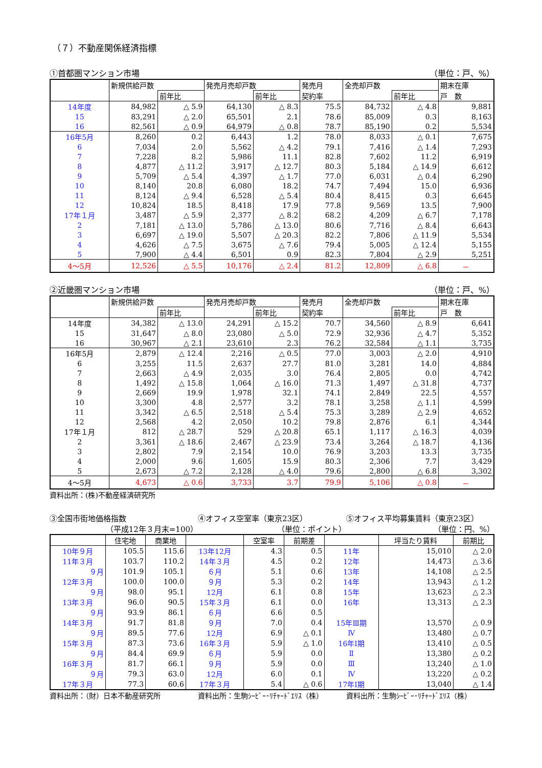（７）不動産関係経済指標
①首都圏マンション市場 （単位：戸、%）
| | 新規供給戸数 | | 発売月売却戸数 | | 発売月 | 全売却戸数 | | 期末在庫 |
| --- | --- | --- | --- | --- | --- | --- | --- | --- |
| | | 前年比 | | 前年比 | 契約率 | | 前年比 | 戸 数 |
| 14年度 | 84,982 | △ 5.9 | 64,130 | △ 8.3 | 75.5 | 84,732 | △ 4.8 | 9,881 |
| 15 | 83,291 | △ 2.0 | 65,501 | 2.1 | 78.6 | 85,009 | 0.3 | 8,163 |
| 16 | 82,561 | △ 0.9 | 64,979 | △ 0.8 | 78.7 | 85,190 | 0.2 | 5,534 |
| 16年5月 | 8,260 | 0.2 | 6,443 | 1.2 | 78.0 | 8,033 | △ 0.1 | 7,675 |
| 6 | 7,034 | 2.0 | 5,562 | △ 4.2 | 79.1 | 7,416 | △ 1.4 | 7,293 |
| 7 | 7,228 | 8.2 | 5,986 | 11.1 | 82.8 | 7,602 | 11.2 | 6,919 |
| 8 | 4,877 | △ 11.2 | 3,917 | △ 12.7 | 80.3 | 5,184 | △ 14.9 | 6,612 |
| 9 | 5,709 | △ 5.4 | 4,397 | △ 1.7 | 77.0 | 6,031 | △ 0.4 | 6,290 |
| 10 | 8,140 | 20.8 | 6,080 | 18.2 | 74.7 | 7,494 | 15.0 | 6,936 |
| 11 | 8,124 | △ 9.4 | 6,528 | △ 5.4 | 80.4 | 8,415 | 0.3 | 6,645 |
| 12 | 10,824 | 18.5 | 8,418 | 17.9 | 77.8 | 9,569 | 13.5 | 7,900 |
| 17年１月 | 3,487 | △ 5.9 | 2,377 | △ 8.2 | 68.2 | 4,209 | △ 6.7 | 7,178 |
| 2 | 7,181 | △ 13.0 | 5,786 | △ 13.0 | 80.6 | 7,716 | △ 8.4 | 6,643 |
| 3 | 6,697 | △ 19.0 | 5,507 | △ 20.3 | 82.2 | 7,806 | △ 11.9 | 5,534 |
| 4 | 4,626 | △ 7.5 | 3,675 | △ 7.6 | 79.4 | 5,005 | △ 12.4 | 5,155 |
| 5 | 7,900 | △ 4.4 | 6,501 | 0.9 | 82.3 | 7,804 | △ 2.9 | 5,251 |
| 4～5月 | 12,526 | △ 5.5 | 10,176 | △ 2.4 | 81.2 | 12,809 | △ 6.8 | － |
②近畿圏マンション市場 （単位：戸、%）
| | 新規供給戸数 | | 発売月売却戸数 | | 発売月 | 全売却戸数 | | 期末在庫 |
| --- | --- | --- | --- | --- | --- | --- | --- | --- |
| | | 前年比 | | 前年比 | 契約率 | | 前年比 | 戸 数 |
| 14年度 | 34,382 | △ 13.0 | 24,291 | △ 15.2 | 70.7 | 34,560 | △ 8.9 | 6,641 |
| 15 | 31,647 | △ 8.0 | 23,080 | △ 5.0 | 72.9 | 32,936 | △ 4.7 | 5,352 |
| 16 | 30,967 | △ 2.1 | 23,610 | 2.3 | 76.2 | 32,584 | △ 1.1 | 3,735 |
| 16年5月 | 2,879 | △ 12.4 | 2,216 | △ 0.5 | 77.0 | 3,003 | △ 2.0 | 4,910 |
| 6 | 3,255 | 11.5 | 2,637 | 27.7 | 81.0 | 3,281 | 14.0 | 4,884 |
| 7 | 2,663 | △ 4.9 | 2,035 | 3.0 | 76.4 | 2,805 | 0.0 | 4,742 |
| 8 | 1,492 | △ 15.8 | 1,064 | △ 16.0 | 71.3 | 1,497 | △ 31.8 | 4,737 |
| 9 | 2,669 | 19.9 | 1,978 | 32.1 | 74.1 | 2,849 | 22.5 | 4,557 |
| 10 | 3,300 | 4.8 | 2,577 | 3.2 | 78.1 | 3,258 | △ 1.1 | 4,599 |
| 11 | 3,342 | △ 6.5 | 2,518 | △ 5.4 | 75.3 | 3,289 | △ 2.9 | 4,652 |
| 12 | 2,568 | 4.2 | 2,050 | 10.2 | 79.8 | 2,876 | 6.1 | 4,344 |
| 17年１月 | 812 | △ 28.7 | 529 | △ 20.8 | 65.1 | 1,117 | △ 16.3 | 4,039 |
| 2 | 3,361 | △ 18.6 | 2,467 | △ 23.9 | 73.4 | 3,264 | △ 18.7 | 4,136 |
| 3 | 2,802 | 7.9 | 2,154 | 10.0 | 76.9 | 3,203 | 13.3 | 3,735 |
| 4 | 2,000 | 9.6 | 1,605 | 15.9 | 80.3 | 2,306 | 7.7 | 3,429 |
| 5 | 2,673 | △ 7.2 | 2,128 | △ 4.0 | 79.6 | 2,800 | △ 6.8 | 3,302 |
| 4～5月 | 4,673 | △ 0.6 | 3,733 | 3.7 | 79.9 | 5,106 | △ 0.8 | － |
資料出所：(株)不動産経済研究所
③全国市街地価格指数 ④オフィス空室率（東京23区） ⑤オフィス平均募集賃料（東京23区）
（平成12年３月末=100） （単位：ポイント） （単位：円、%）
| | 住宅地 | 商業地 | | 空室率 | 前期差 | | 坪当たり賃料 | 前期比 |
| --- | --- | --- | --- | --- | --- | --- | --- | --- |
| 10年９月 | 105.5 | 115.6 | 13年12月 | 4.3 | 0.5 | 11年 | 15,010 | △ 2.0 |
| 11年３月 | 103.7 | 110.2 | 14年３月 | 4.5 | 0.2 | 12年 | 14,473 | △ 3.6 |
| ９月 | 101.9 | 105.1 | ６月 | 5.1 | 0.6 | 13年 | 14,108 | △ 2.5 |
| 12年３月 | 100.0 | 100.0 | ９月 | 5.3 | 0.2 | 14年 | 13,943 | △ 1.2 |
| ９月 | 98.0 | 95.1 | 12月 | 6.1 | 0.8 | 15年 | 13,623 | △ 2.3 |
| 13年３月 | 96.0 | 90.5 | 15年３月 | 6.1 | 0.0 | 16年 | 13,313 | △ 2.3 |
| ９月 | 93.9 | 86.1 | ６月 | 6.6 | 0.5 | | | |
| 14年３月 | 91.7 | 81.8 | ９月 | 7.0 | 0.4 | 15年Ⅲ期 | 13,570 | △ 0.9 |
| ９月 | 89.5 | 77.6 | 12月 | 6.9 | △ 0.1 | Ⅳ | 13,480 | △ 0.7 |
| 15年３月 | 87.3 | 73.6 | 16年３月 | 5.9 | △ 1.0 | 16年Ⅰ期 | 13,410 | △ 0.5 |
| ９月 | 84.4 | 69.9 | ６月 | 5.9 | 0.0 | Ⅱ | 13,380 | △ 0.2 |
| 16年３月 | 81.7 | 66.1 | ９月 | 5.9 | 0.0 | Ⅲ | 13,240 | △ 1.0 |
| ９月 | 79.3 | 63.0 | 12月 | 6.0 | 0.1 | Ⅳ | 13,220 | △ 0.2 |
| 17年３月 | 77.3 | 60.6 | 17年３月 | 5.4 | △ 0.6 | 17年Ⅰ期 | 13,040 | △ 1.4 |
資料出所：（財）日本不動産研究所 資料出所：生駒ｼｰﾋﾞｰ･ﾘﾁｬｰﾄﾞｴﾘｽ（株） 資料出所：生駒ｼｰﾋﾞｰ･ﾘﾁｬｰﾄﾞｴﾘｽ（株）